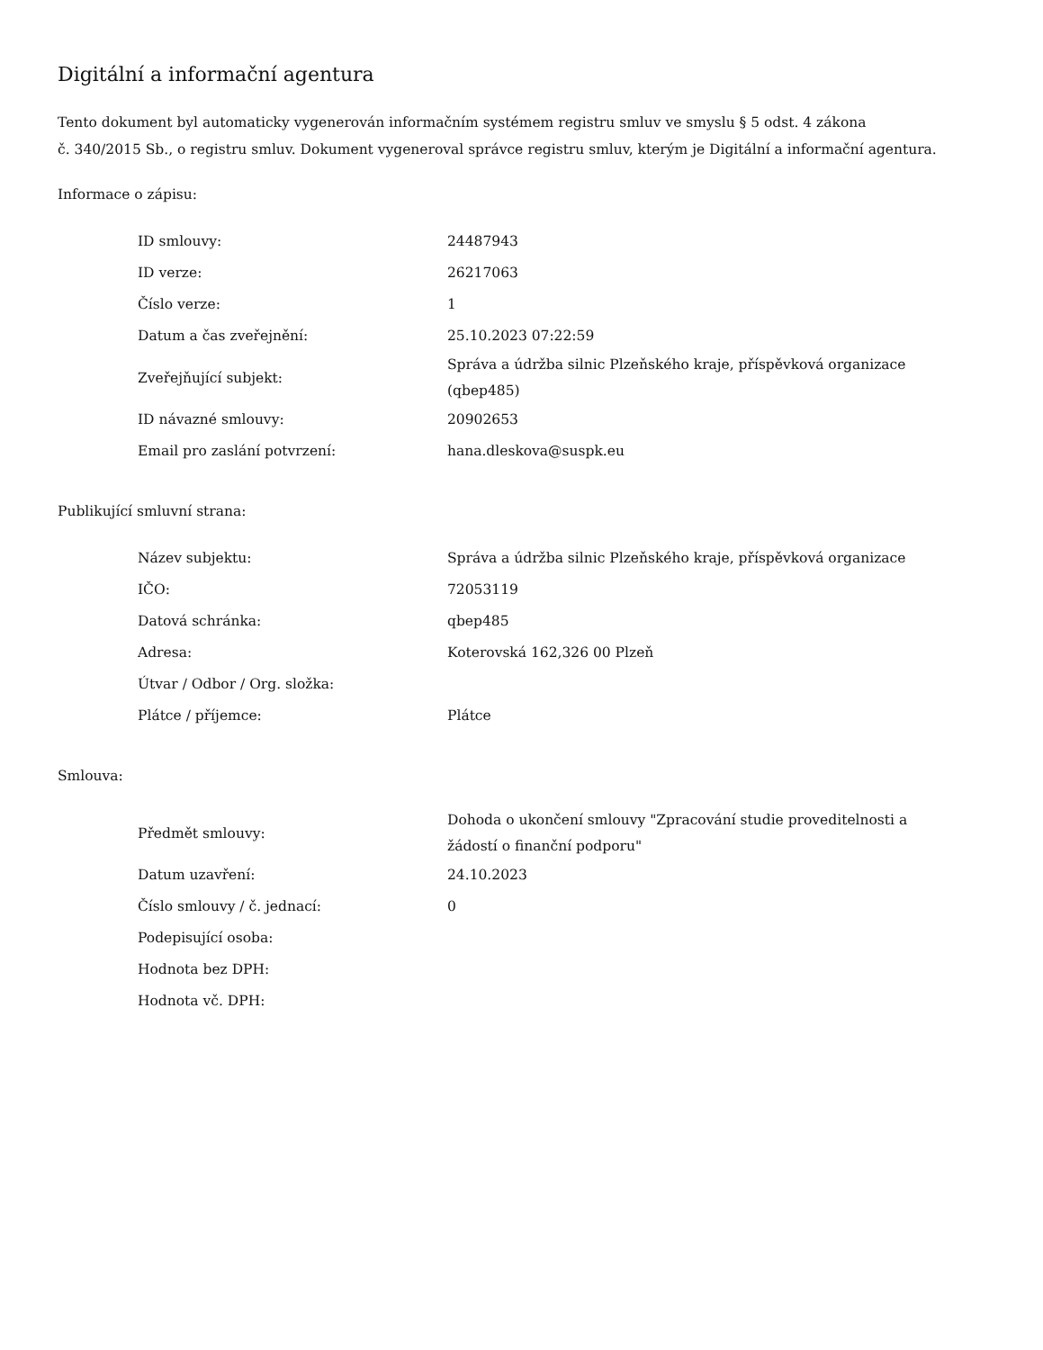Digitální a informační agentura
Tento dokument byl automaticky vygenerován informačním systémem registru smluv ve smyslu § 5 odst. 4 zákona
č. 340/2015 Sb., o registru smluv. Dokument vygeneroval správce registru smluv, kterým je Digitální a informační agentura.
Informace o zápisu:
| ID smlouvy: | 24487943 |
| ID verze: | 26217063 |
| Číslo verze: | 1 |
| Datum a čas zveřejnění: | 25.10.2023 07:22:59 |
| Zveřejňující subjekt: | Správa a údržba silnic Plzeňského kraje, příspěvková organizace (qbep485) |
| ID návazné smlouvy: | 20902653 |
| Email pro zaslání potvrzení: | hana.dleskova@suspk.eu |
Publikující smluvní strana:
| Název subjektu: | Správa a údržba silnic Plzeňského kraje, příspěvková organizace |
| IČO: | 72053119 |
| Datová schránka: | qbep485 |
| Adresa: | Koterovská 162,326 00 Plzeň |
| Útvar / Odbor / Org. složka: | |
| Plátce / příjemce: | Plátce |
Smlouva:
| Předmět smlouvy: | Dohoda o ukončení smlouvy "Zpracování studie proveditelnosti a žádostí o finanční podporu" |
| Datum uzavření: | 24.10.2023 |
| Číslo smlouvy / č. jednací: | 0 |
| Podepisující osoba: | |
| Hodnota bez DPH: | |
| Hodnota vč. DPH: | |